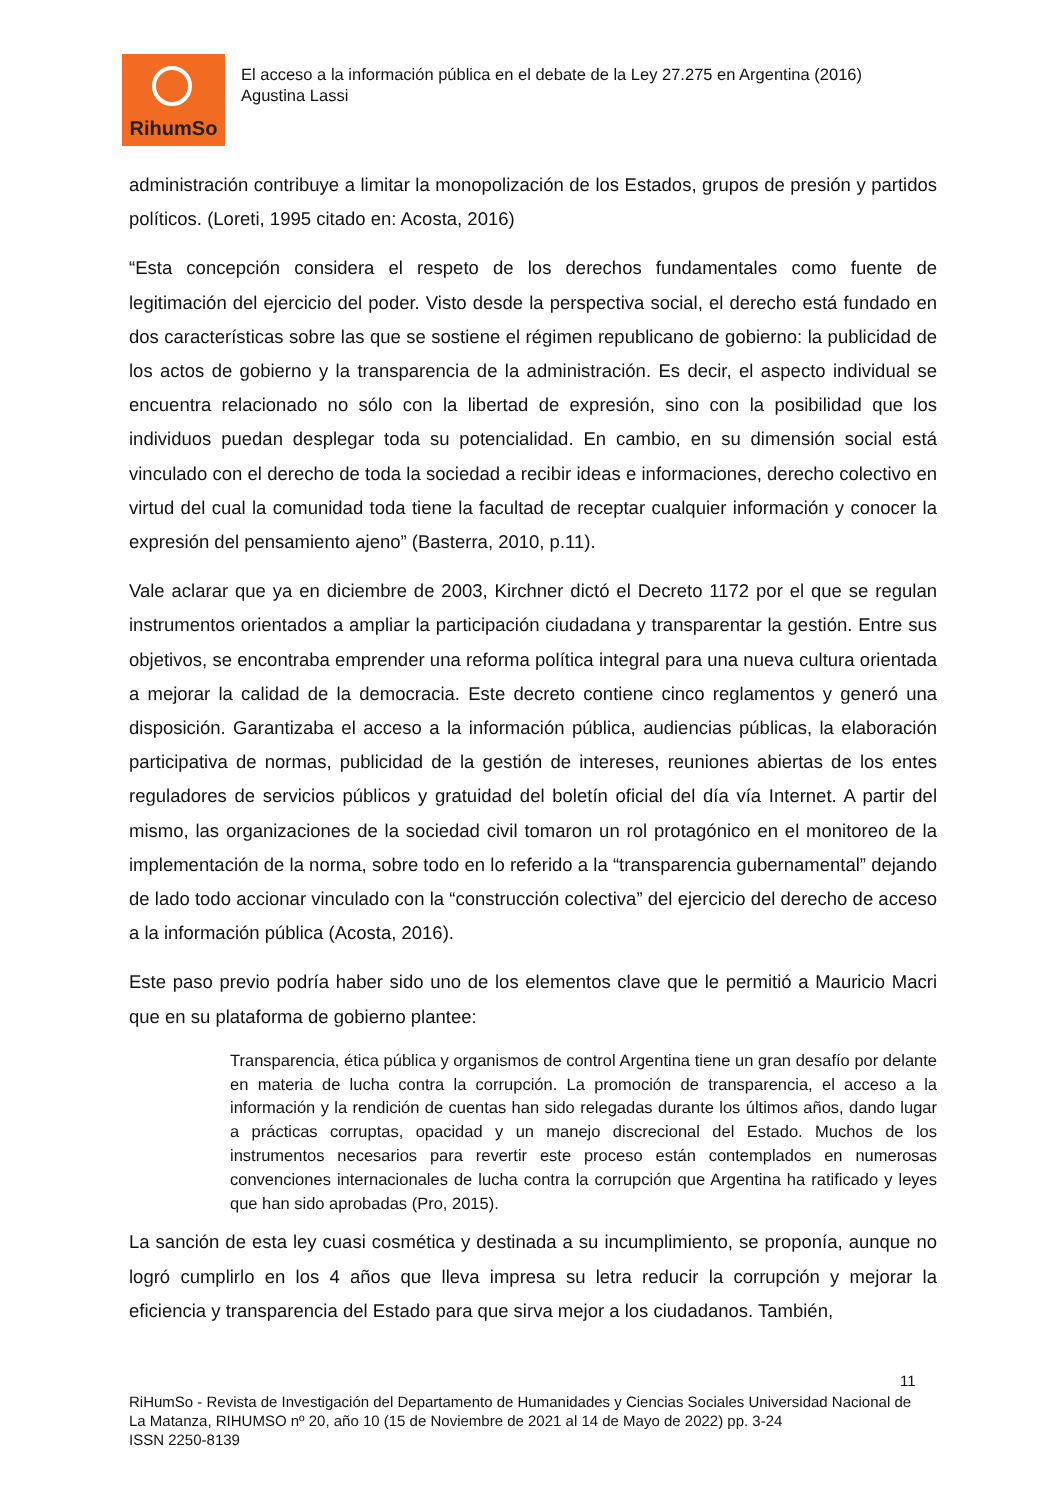RihumSo
El acceso a la información pública en el debate de la Ley 27.275 en Argentina (2016)
Agustina Lassi
administración contribuye a limitar la monopolización de los Estados, grupos de presión y partidos políticos. (Loreti, 1995 citado en: Acosta, 2016)
“Esta concepción considera el respeto de los derechos fundamentales como fuente de legitimación del ejercicio del poder. Visto desde la perspectiva social, el derecho está fundado en dos características sobre las que se sostiene el régimen republicano de gobierno: la publicidad de los actos de gobierno y la transparencia de la administración. Es decir, el aspecto individual se encuentra relacionado no sólo con la libertad de expresión, sino con la posibilidad que los individuos puedan desplegar toda su potencialidad. En cambio, en su dimensión social está vinculado con el derecho de toda la sociedad a recibir ideas e informaciones, derecho colectivo en virtud del cual la comunidad toda tiene la facultad de receptar cualquier información y conocer la expresión del pensamiento ajeno” (Basterra, 2010, p.11).
Vale aclarar que ya en diciembre de 2003, Kirchner dictó el Decreto 1172 por el que se regulan instrumentos orientados a ampliar la participación ciudadana y transparentar la gestión. Entre sus objetivos, se encontraba emprender una reforma política integral para una nueva cultura orientada a mejorar la calidad de la democracia. Este decreto contiene cinco reglamentos y generó una disposición. Garantizaba el acceso a la información pública, audiencias públicas, la elaboración participativa de normas, publicidad de la gestión de intereses, reuniones abiertas de los entes reguladores de servicios públicos y gratuidad del boletín oficial del día vía Internet. A partir del mismo, las organizaciones de la sociedad civil tomaron un rol protagónico en el monitoreo de la implementación de la norma, sobre todo en lo referido a la “transparencia gubernamental” dejando de lado todo accionar vinculado con la “construcción colectiva” del ejercicio del derecho de acceso a la información pública (Acosta, 2016).
Este paso previo podría haber sido uno de los elementos clave que le permitió a Mauricio Macri que en su plataforma de gobierno plantee:
Transparencia, ética pública y organismos de control Argentina tiene un gran desafío por delante en materia de lucha contra la corrupción. La promoción de transparencia, el acceso a la información y la rendición de cuentas han sido relegadas durante los últimos años, dando lugar a prácticas corruptas, opacidad y un manejo discrecional del Estado. Muchos de los instrumentos necesarios para revertir este proceso están contemplados en numerosas convenciones internacionales de lucha contra la corrupción que Argentina ha ratificado y leyes que han sido aprobadas (Pro, 2015).
La sanción de esta ley cuasi cosmética y destinada a su incumplimiento, se proponía, aunque no logró cumplirlo en los 4 años que lleva impresa su letra reducir la corrupción y mejorar la eficiencia y transparencia del Estado para que sirva mejor a los ciudadanos. También,
11
RiHumSo - Revista de Investigación del Departamento de Humanidades y Ciencias Sociales Universidad Nacional de La Matanza, RIHUMSO nº 20, año 10 (15 de Noviembre de 2021 al 14 de Mayo de 2022) pp. 3-24
ISSN 2250-8139